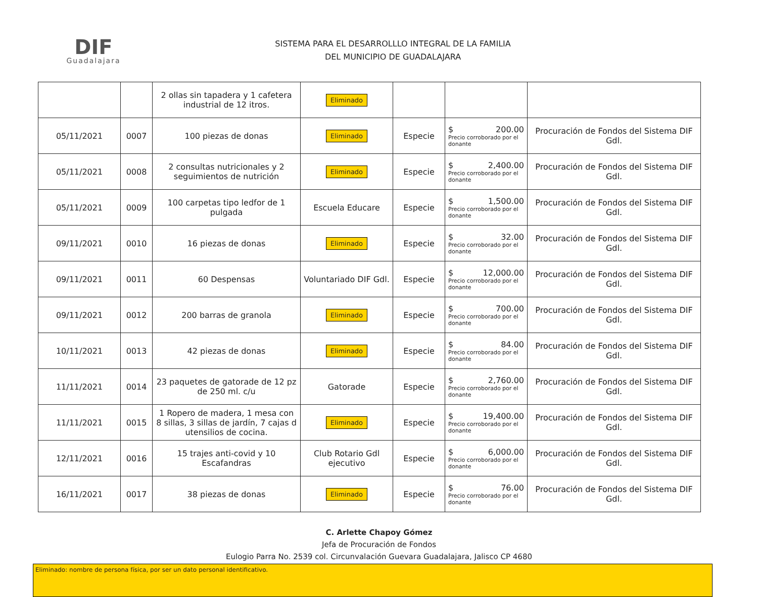DIF
Guadalajara
SISTEMA PARA EL DESARROLLLO INTEGRAL DE LA FAMILIA
DEL MUNICIPIO DE GUADALAJARA
| | | 2 ollas sin tapadera y 1 cafetera industrial de 12 itros. | Eliminado | | | |
| 05/11/2021 | 0007 | 100 piezas de donas | Eliminado | Especie | $ 200.00 Precio corroborado por el donante | Procuración de Fondos del Sistema DIF Gdl. |
| 05/11/2021 | 0008 | 2 consultas nutricionales y 2 seguimientos de nutrición | Eliminado | Especie | $ 2,400.00 Precio corroborado por el donante | Procuración de Fondos del Sistema DIF Gdl. |
| 05/11/2021 | 0009 | 100 carpetas tipo ledfor de 1 pulgada | Escuela Educare | Especie | $ 1,500.00 Precio corroborado por el donante | Procuración de Fondos del Sistema DIF Gdl. |
| 09/11/2021 | 0010 | 16 piezas de donas | Eliminado | Especie | $ 32.00 Precio corroborado por el donante | Procuración de Fondos del Sistema DIF Gdl. |
| 09/11/2021 | 0011 | 60 Despensas | Voluntariado DIF Gdl. | Especie | $ 12,000.00 Precio corroborado por el donante | Procuración de Fondos del Sistema DIF Gdl. |
| 09/11/2021 | 0012 | 200 barras de granola | Eliminado | Especie | $ 700.00 Precio corroborado por el donante | Procuración de Fondos del Sistema DIF Gdl. |
| 10/11/2021 | 0013 | 42 piezas de donas | Eliminado | Especie | $ 84.00 Precio corroborado por el donante | Procuración de Fondos del Sistema DIF Gdl. |
| 11/11/2021 | 0014 | 23 paquetes de gatorade de 12 pz de 250 ml. c/u | Gatorade | Especie | $ 2,760.00 Precio corroborado por el donante | Procuración de Fondos del Sistema DIF Gdl. |
| 11/11/2021 | 0015 | 1 Ropero de madera, 1 mesa con 8 sillas, 3 sillas de jardín, 7 cajas d utensilios de cocina. | Eliminado | Especie | $ 19,400.00 Precio corroborado por el donante | Procuración de Fondos del Sistema DIF Gdl. |
| 12/11/2021 | 0016 | 15 trajes anti-covid y 10 Escafandras | Club Rotario Gdl ejecutivo | Especie | $ 6,000.00 Precio corroborado por el donante | Procuración de Fondos del Sistema DIF Gdl. |
| 16/11/2021 | 0017 | 38 piezas de donas | Eliminado | Especie | $ 76.00 Precio corroborado por el donante | Procuración de Fondos del Sistema DIF Gdl. |
C. Arlette Chapoy Gómez
Jefa de Procuración de Fondos
Eulogio Parra No. 2539 col. Circunvalación Guevara Guadalajara, Jalisco CP 4680
Eliminado: nombre de persona física, por ser un dato personal identificativo.